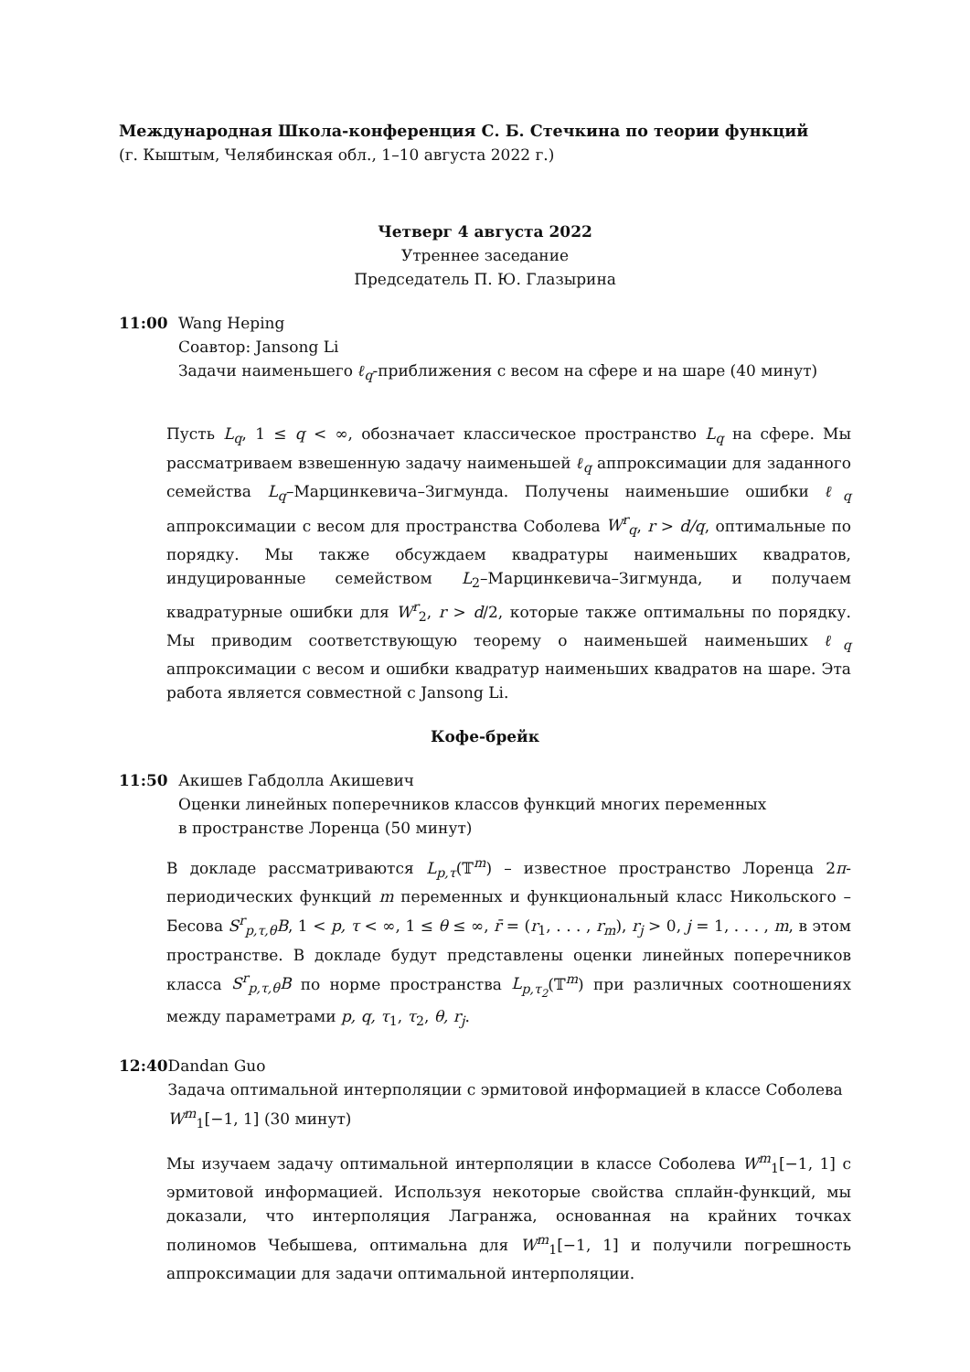Международная Школа-конференция С. Б. Стечкина по теории функций
(г. Кыштым, Челябинская обл., 1–10 августа 2022 г.)
Четверг 4 августа 2022
Утреннее заседание
Председатель П. Ю. Глазырина
11:00 Wang Heping
Соавтор: Jansong Li
Задачи наименьшего ℓ<sub>q</sub>-приближения с весом на сфере и на шаре (40 минут)
Пусть L<sub>q</sub>, 1 ≤ q < ∞, обозначает классическое пространство L<sub>q</sub> на сфере. Мы рассматриваем взвешенную задачу наименьшей ℓ<sub>q</sub> аппроксимации для заданного семейства L<sub>q</sub>–Марцинкевича–Зигмунда. Получены наименьшие ошибки ℓ<sub>q</sub> аппроксимации с весом для пространства Соболева W<sup>r</sup><sub>q</sub>, r > d/q, оптимальные по порядку. Мы также обсуждаем квадратуры наименьших квадратов, индуцированные семейством L<sub>2</sub>–Марцинкевича–Зигмунда, и получаем квадратурные ошибки для W<sup>r</sup><sub>2</sub>, r > d/2, которые также оптимальны по порядку. Мы приводим соответствующую теорему о наименьшей наименьших ℓ<sub>q</sub> аппроксимации с весом и ошибки квадратур наименьших квадратов на шаре. Эта работа является совместной с Jansong Li.
Кофе-брейк
11:50 Акишев Габдолла Акишевич
Оценки линейных поперечников классов функций многих переменных
в пространстве Лоренца (50 минут)
В докладе рассматриваются L<sub>p,τ</sub>(𝕋<sup>m</sup>) – известное пространство Лоренца 2π-периодических функций m переменных и функциональный класс Никольского – Бесова S<sup>r</sup><sub>p,τ,θ</sub>B, 1 < p, τ < ∞, 1 ≤ θ ≤ ∞, r̄ = (r<sub>1</sub>, . . . , r<sub>m</sub>), r<sub>j</sub> > 0, j = 1, . . . , m, в этом пространстве. В докладе будут представлены оценки линейных поперечников класса S<sup>r</sup><sub>p,τ,θ</sub>B по норме пространства L<sub>p,τ<sub>2</sub></sub>(𝕋<sup>m</sup>) при различных соотношениях между параметрами p, q, τ<sub>1</sub>, τ<sub>2</sub>, θ, r<sub>j</sub>.
12:40 Dandan Guo
Задача оптимальной интерполяции с эрмитовой информацией в классе Соболева W<sup>m</sup><sub>1</sub>[−1, 1] (30 минут)
Мы изучаем задачу оптимальной интерполяции в классе Соболева W<sup>m</sup><sub>1</sub>[−1, 1] с эрмитовой информацией. Используя некоторые свойства сплайн-функций, мы доказали, что интерполяция Лагранжа, основанная на крайних точках полиномов Чебышева, оптимальна для W<sup>m</sup><sub>1</sub>[−1, 1] и получили погрешность аппроксимации для задачи оптимальной интерполяции.